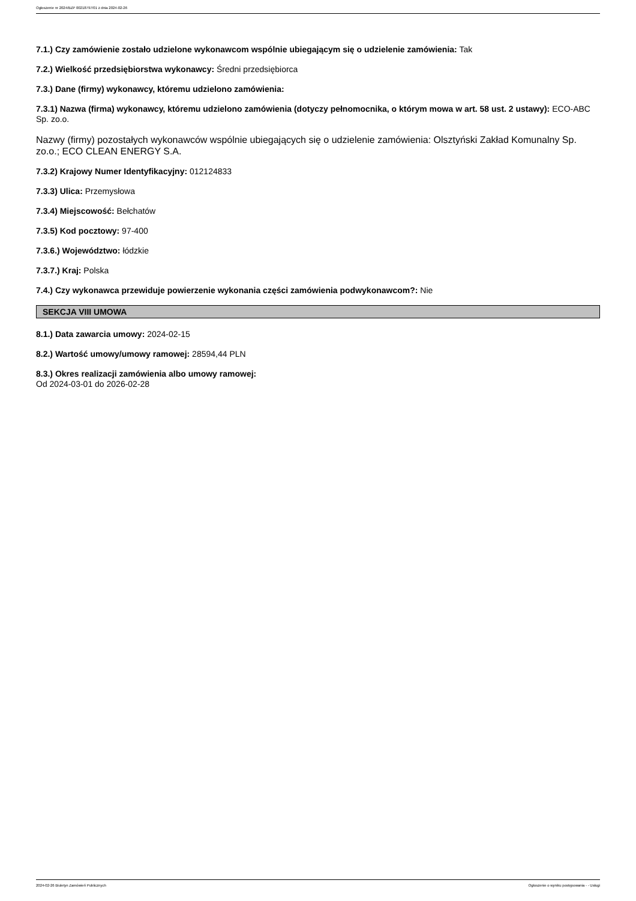Ogłoszenie nr 2024/BZP 00218797/01 z dnia 2024-02-26
7.1.) Czy zamówienie zostało udzielone wykonawcom wspólnie ubiegającym się o udzielenie zamówienia: Tak
7.2.) Wielkość przedsiębiorstwa wykonawcy: Średni przedsiębiorca
7.3.) Dane (firmy) wykonawcy, któremu udzielono zamówienia:
7.3.1) Nazwa (firma) wykonawcy, któremu udzielono zamówienia (dotyczy pełnomocnika, o którym mowa w art. 58 ust. 2 ustawy): ECO-ABC Sp. zo.o.
Nazwy (firmy) pozostałych wykonawców wspólnie ubiegających się o udzielenie zamówienia: Olsztyński Zakład Komunalny Sp. zo.o.; ECO CLEAN ENERGY S.A.
7.3.2) Krajowy Numer Identyfikacyjny: 012124833
7.3.3) Ulica: Przemysłowa
7.3.4) Miejscowość: Bełchatów
7.3.5) Kod pocztowy: 97-400
7.3.6.) Województwo: łódzkie
7.3.7.) Kraj: Polska
7.4.) Czy wykonawca przewiduje powierzenie wykonania części zamówienia podwykonawcom?: Nie
SEKCJA VIII UMOWA
8.1.) Data zawarcia umowy: 2024-02-15
8.2.) Wartość umowy/umowy ramowej: 28594,44 PLN
8.3.) Okres realizacji zamówienia albo umowy ramowej:
Od 2024-03-01 do 2026-02-28
2024-02-26 Biuletyn Zamówień Publicznych Ogłoszenie o wyniku postępowania - - Usługi